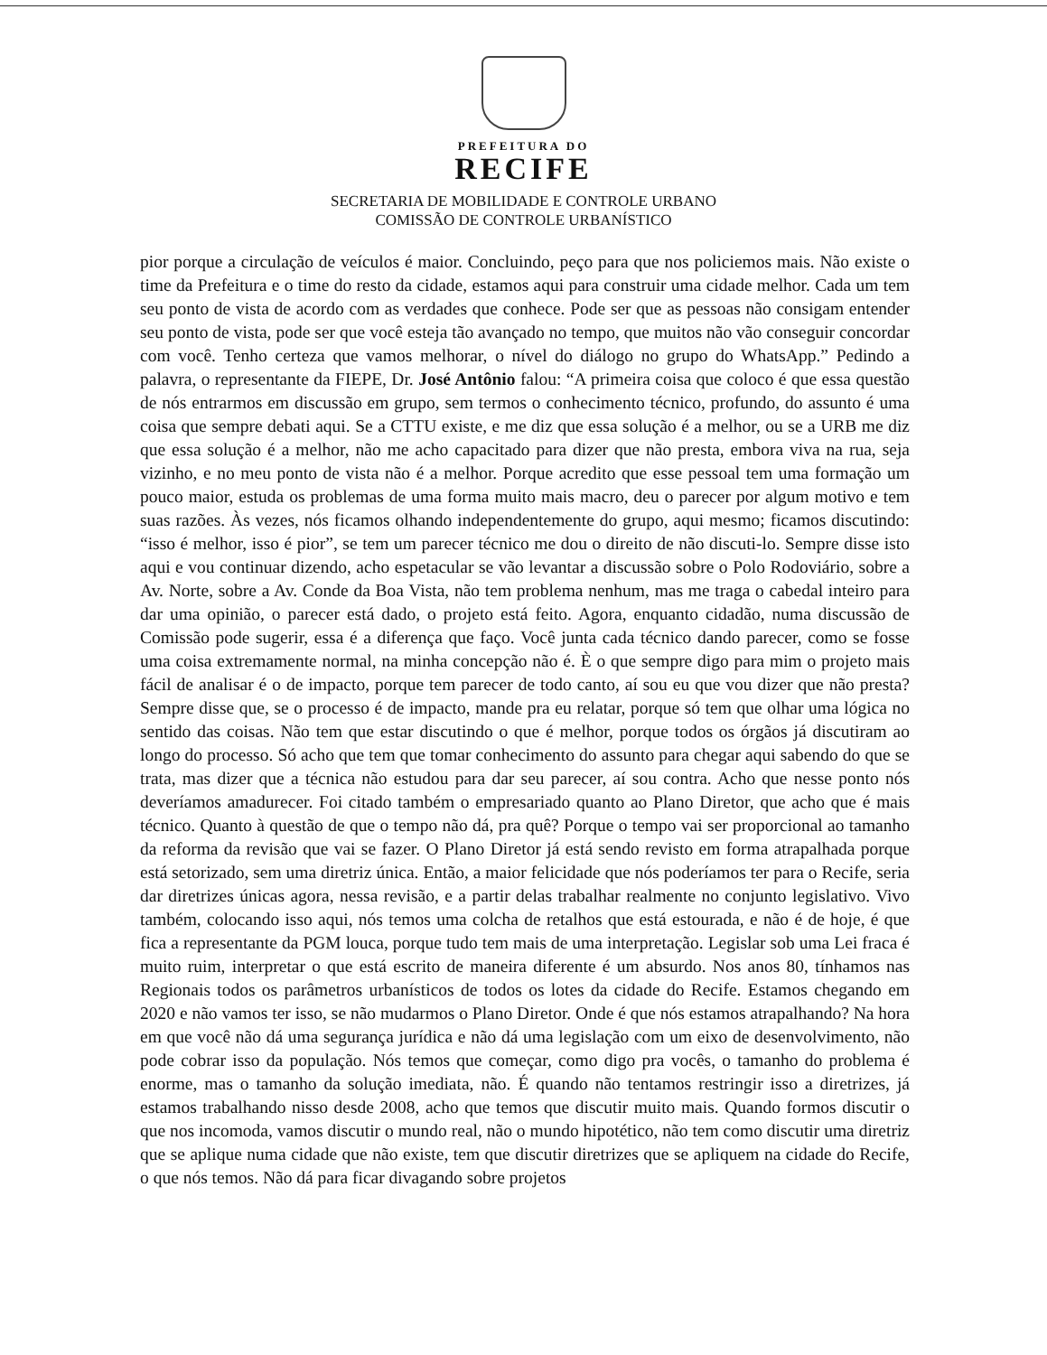PREFEITURA DO
RECIFE
SECRETARIA DE MOBILIDADE E CONTROLE URBANO
COMISSÃO DE CONTROLE URBANÍSTICO
pior porque a circulação de veículos é maior. Concluindo, peço para que nos policiemos mais. Não existe o time da Prefeitura e o time do resto da cidade, estamos aqui para construir uma cidade melhor. Cada um tem seu ponto de vista de acordo com as verdades que conhece. Pode ser que as pessoas não consigam entender seu ponto de vista, pode ser que você esteja tão avançado no tempo, que muitos não vão conseguir concordar com você. Tenho certeza que vamos melhorar, o nível do diálogo no grupo do WhatsApp.” Pedindo a palavra, o representante da FIEPE, Dr. José Antônio falou: “A primeira coisa que coloco é que essa questão de nós entrarmos em discussão em grupo, sem termos o conhecimento técnico, profundo, do assunto é uma coisa que sempre debati aqui. Se a CTTU existe, e me diz que essa solução é a melhor, ou se a URB me diz que essa solução é a melhor, não me acho capacitado para dizer que não presta, embora viva na rua, seja vizinho, e no meu ponto de vista não é a melhor. Porque acredito que esse pessoal tem uma formação um pouco maior, estuda os problemas de uma forma muito mais macro, deu o parecer por algum motivo e tem suas razões. Às vezes, nós ficamos olhando independentemente do grupo, aqui mesmo; ficamos discutindo: “isso é melhor, isso é pior”, se tem um parecer técnico me dou o direito de não discuti-lo. Sempre disse isto aqui e vou continuar dizendo, acho espetacular se vão levantar a discussão sobre o Polo Rodoviário, sobre a Av. Norte, sobre a Av. Conde da Boa Vista, não tem problema nenhum, mas me traga o cabedal inteiro para dar uma opinião, o parecer está dado, o projeto está feito. Agora, enquanto cidadão, numa discussão de Comissão pode sugerir, essa é a diferença que faço. Você junta cada técnico dando parecer, como se fosse uma coisa extremamente normal, na minha concepção não é. È o que sempre digo para mim o projeto mais fácil de analisar é o de impacto, porque tem parecer de todo canto, aí sou eu que vou dizer que não presta? Sempre disse que, se o processo é de impacto, mande pra eu relatar, porque só tem que olhar uma lógica no sentido das coisas. Não tem que estar discutindo o que é melhor, porque todos os órgãos já discutiram ao longo do processo. Só acho que tem que tomar conhecimento do assunto para chegar aqui sabendo do que se trata, mas dizer que a técnica não estudou para dar seu parecer, aí sou contra. Acho que nesse ponto nós deveríamos amadurecer. Foi citado também o empresariado quanto ao Plano Diretor, que acho que é mais técnico. Quanto à questão de que o tempo não dá, pra quê? Porque o tempo vai ser proporcional ao tamanho da reforma da revisão que vai se fazer. O Plano Diretor já está sendo revisto em forma atrapalhada porque está setorizado, sem uma diretriz única. Então, a maior felicidade que nós poderíamos ter para o Recife, seria dar diretrizes únicas agora, nessa revisão, e a partir delas trabalhar realmente no conjunto legislativo. Vivo também, colocando isso aqui, nós temos uma colcha de retalhos que está estourada, e não é de hoje, é que fica a representante da PGM louca, porque tudo tem mais de uma interpretação. Legislar sob uma Lei fraca é muito ruim, interpretar o que está escrito de maneira diferente é um absurdo. Nos anos 80, tínhamos nas Regionais todos os parâmetros urbanísticos de todos os lotes da cidade do Recife. Estamos chegando em 2020 e não vamos ter isso, se não mudarmos o Plano Diretor. Onde é que nós estamos atrapalhando? Na hora em que você não dá uma segurança jurídica e não dá uma legislação com um eixo de desenvolvimento, não pode cobrar isso da população. Nós temos que começar, como digo pra vocês, o tamanho do problema é enorme, mas o tamanho da solução imediata, não. É quando não tentamos restringir isso a diretrizes, já estamos trabalhando nisso desde 2008, acho que temos que discutir muito mais. Quando formos discutir o que nos incomoda, vamos discutir o mundo real, não o mundo hipotético, não tem como discutir uma diretriz que se aplique numa cidade que não existe, tem que discutir diretrizes que se apliquem na cidade do Recife, o que nós temos. Não dá para ficar divagando sobre projetos